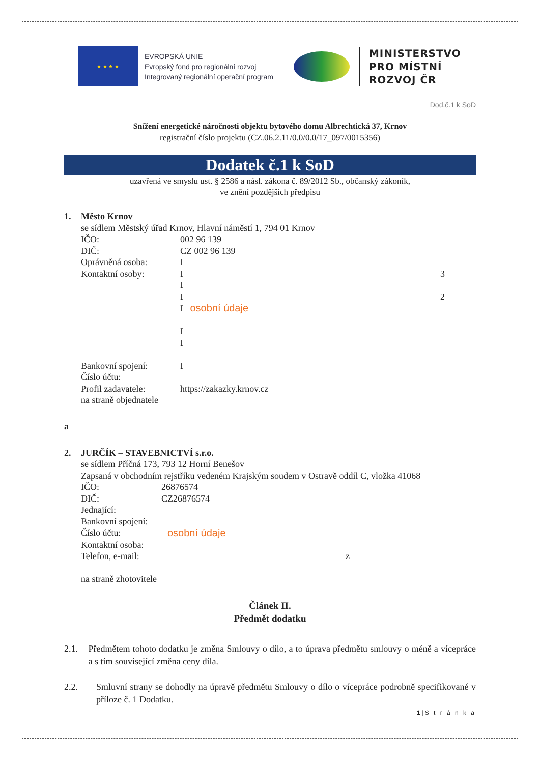★ ★ ★ ★
EVROPSKÁ UNIE
Evropský fond pro regionální rozvoj
Integrovaný regionální operační program
MINISTERSTVO
PRO MÍSTNÍ
ROZVOJ ČR
Dod.č.1 k SoD
Snížení energetické náročnosti objektu bytového domu Albrechtická 37, Krnov
registrační číslo projektu (CZ.06.2.11/0.0/0.0/17_097/0015356)
Dodatek č.1 k SoD
uzavřená ve smyslu ust. § 2586 a násl. zákona č. 89/2012 Sb., občanský zákoník,
ve znění pozdějších předpisu
1. Město Krnov
se sídlem Městský úřad Krnov, Hlavní náměstí 1, 794 01 Krnov
IČO: 002 96 139
DIČ: CZ 002 96 139
Oprávněná osoba: I
Kontaktní osoby: I 3
I
I 2
I osobní údaje
I
I
Bankovní spojení: I
Číslo účtu:
Profil zadavatele: https://zakazky.krnov.cz
na straně objednatele
a
2. JURČÍK – STAVEBNICTVÍ s.r.o.
se sídlem Příčná 173, 793 12 Horní Benešov
Zapsaná v obchodním rejstříku vedeném Krajským soudem v Ostravě oddíl C, vložka 41068
IČO: 26876574
DIČ: CZ26876574
Jednající:
Bankovní spojení:
Číslo účtu: osobní údaje
Kontaktní osoba:
Telefon, e-mail: z
na straně zhotovitele
Článek II.
Předmět dodatku
2.1. Předmětem tohoto dodatku je změna Smlouvy o dílo, a to úprava předmětu smlouvy o méně a vícepráce a s tím související změna ceny díla.
2.2. Smluvní strany se dohodly na úpravě předmětu Smlouvy o dílo o vícepráce podrobně specifikované v příloze č. 1 Dodatku.
1|S t r á n k a